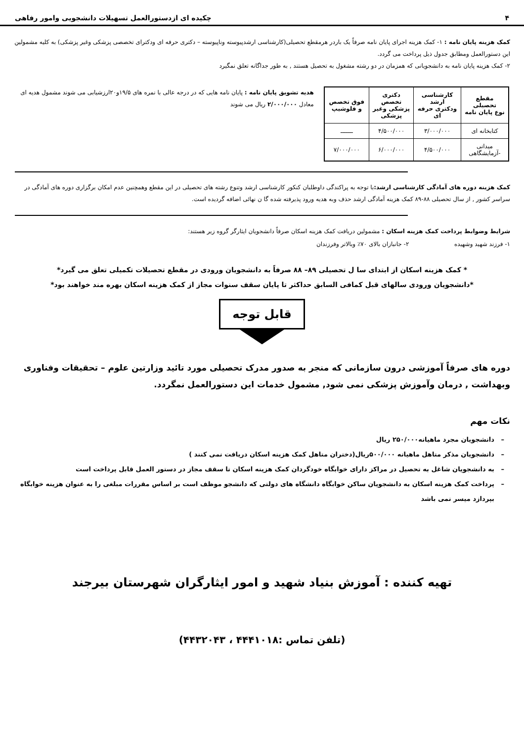۴ چکیده ای ازدستورالعمل تسهیلات دانشجویی وامور رفاهی
کمک هزینه پایان نامه : ۱- کمک هزینه اجرای پایان نامه صرفاً یک باردر هرمقطع تحصیلی(کارشناسی ارشدپیوسته وناپیوسته – دکتری حرفه ای ودکترای تخصصی پزشکی وغیر پزشکی) به کلیه مشمولین این دستورالعمل ومطابق جدول ذیل پرداخت می گردد.
۲- کمک هزینه پایان نامه به دانشجویانی که همزمان در دو رشته مشغول به تحصیل هستند , به طور جداگانه تعلق نمگیرد
| مقطع تحصیلی نوع پایان نامه | کارشناسی ارشد ودکتری حرفه ای | دکتری تخصص پزشکی وغیر پزشکی | فوق تخصص و فلوشیپ |
| --- | --- | --- | --- |
| کتابخانه ای | ۳/۰۰۰/۰۰۰ | ۴/۵۰۰/۰۰۰ | ـــــــ |
| میدانی -آزمایشگاهی | ۴/۵۰۰/۰۰۰ | ۶/۰۰۰/۰۰۰ | ۷/۰۰۰/۰۰۰ |
هدیه تشویق پایان نامه : پایان نامه هایی که در درجه عالی با نمره های ۱۹/۵و۲۰ارزشیابی می شوند مشمول هدیه ای معادل ۲/۰۰۰/۰۰۰ ریال می شوند
کمک هزینه دوره های آمادگی کارشناسی ارشد: با توجه به پراکندگی داوطلبان کنکور کارشناسی ارشد وتنوع رشته های تحصیلی در این مقطع وهمچنین عدم امکان برگزاری دوره های آمادگی در سراسر کشور , از سال تحصیلی ۸۸-۸۹ کمک هزینه آمادگی ارشد حذف وبه هدیه ورود پذیرفته شده گا ن نهائی اضافه گردیده است.
شرایط وضوابط پرداخت کمک هزینه اسکان : مشمولین دریافت کمک هزینه اسکان صرفاً دانشجویان ایثارگر گروه زیر هستند:
۱- فرزند شهید وشهیده ۲- جانبازان بالای ۷۰٪ وبالاتر وفرزندان
* کمک هزینه اسکان از ابتدای سا ل تحصیلی ۸۹– ۸۸ صرفاً به دانشجویان ورودی در مقطع تحصیلات تکمیلی تعلق می گیرد*
*دانشجویان ورودی سالهای قبل کمافی السابق حداکثر تا پایان سقف سنوات مجاز از کمک هزینه اسکان بهره مند خواهند بود*
قابل توجه
دوره های صرفاً آموزشی درون سازمانی که منجر به صدور مدرک تحصیلی مورد تائید وزارتین علوم – تحقیقات وفناوری وبهداشت , درمان وآموزش پزشکی نمی شود, مشمول خدمات این دستورالعمل نمگردد.
نکات مهم
دانشجویان مجرد ماهیانه۲۵۰/۰۰۰ ریال
دانشجویان مذکر متاهل ماهیانه ۵۰۰/۰۰۰ریال(دختران متاهل کمک هزینه اسکان دریافت نمی کنند )
به دانشجویان شاغل به تحصیل در مراکز دارای خوابگاه خودگردان کمک هزینه اسکان تا سقف مجاز در دستور العمل قابل پرداخت است
پرداخت کمک هزینه اسکان به دانشجویان ساکن خوابگاه دانشگاه های دولتی که دانشجو موظف است بر اساس مقررات مبلغی را به عنوان هزینه خوابگاه بپردازد میسر نمی باشد
تهیه کننده : آموزش بنیاد شهید و امور ایثارگران شهرستان بیرجند
(تلفن تماس :۴۴۴۱۰۱۸ ، ۴۴۳۲۰۴۳)